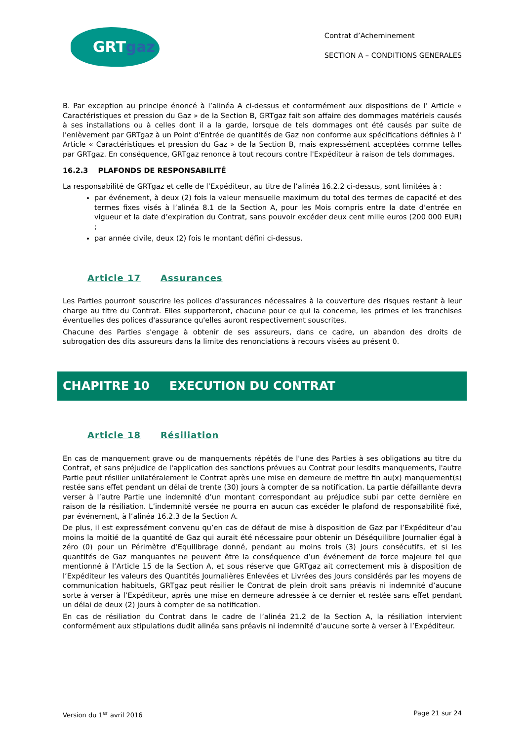GRT gaz
Contrat d’Acheminement
SECTION A – CONDITIONS GENERALES
B. Par exception au principe énoncé à l’alinéa A ci-dessus et conformément aux dispositions de l’ Article « Caractéristiques et pression du Gaz » de la Section B, GRTgaz fait son affaire des dommages matériels causés à ses installations ou à celles dont il a la garde, lorsque de tels dommages ont été causés par suite de l'enlèvement par GRTgaz à un Point d'Entrée de quantités de Gaz non conforme aux spécifications définies à l’ Article « Caractéristiques et pression du Gaz » de la Section B, mais expressément acceptées comme telles par GRTgaz. En conséquence, GRTgaz renonce à tout recours contre l'Expéditeur à raison de tels dommages.
16.2.3 PLAFONDS DE RESPONSABILITÉ
La responsabilité de GRTgaz et celle de l’Expéditeur, au titre de l’alinéa 16.2.2 ci-dessus, sont limitées à :
par événement, à deux (2) fois la valeur mensuelle maximum du total des termes de capacité et des termes fixes visés à l’alinéa 8.1 de la Section A, pour les Mois compris entre la date d’entrée en vigueur et la date d’expiration du Contrat, sans pouvoir excéder deux cent mille euros (200 000 EUR) ;
par année civile, deux (2) fois le montant défini ci-dessus.
Article 17 Assurances
Les Parties pourront souscrire les polices d'assurances nécessaires à la couverture des risques restant à leur charge au titre du Contrat. Elles supporteront, chacune pour ce qui la concerne, les primes et les franchises éventuelles des polices d'assurance qu'elles auront respectivement souscrites.
Chacune des Parties s'engage à obtenir de ses assureurs, dans ce cadre, un abandon des droits de subrogation des dits assureurs dans la limite des renonciations à recours visées au présent 0.
CHAPITRE 10 EXECUTION DU CONTRAT
Article 18 Résiliation
En cas de manquement grave ou de manquements répétés de l'une des Parties à ses obligations au titre du Contrat, et sans préjudice de l'application des sanctions prévues au Contrat pour lesdits manquements, l'autre Partie peut résilier unilatéralement le Contrat après une mise en demeure de mettre fin au(x) manquement(s) restée sans effet pendant un délai de trente (30) jours à compter de sa notification. La partie défaillante devra verser à l’autre Partie une indemnité d’un montant correspondant au préjudice subi par cette dernière en raison de la résiliation. L’indemnité versée ne pourra en aucun cas excéder le plafond de responsabilité fixé, par événement, à l’alinéa 16.2.3 de la Section A.
De plus, il est expressément convenu qu’en cas de défaut de mise à disposition de Gaz par l’Expéditeur d’au moins la moitié de la quantité de Gaz qui aurait été nécessaire pour obtenir un Déséquilibre Journalier égal à zéro (0) pour un Périmètre d’Equilibrage donné, pendant au moins trois (3) jours consécutifs, et si les quantités de Gaz manquantes ne peuvent être la conséquence d’un événement de force majeure tel que mentionné à l’Article 15 de la Section A, et sous réserve que GRTgaz ait correctement mis à disposition de l’Expéditeur les valeurs des Quantités Journalières Enlevées et Livrées des Jours considérés par les moyens de communication habituels, GRTgaz peut résilier le Contrat de plein droit sans préavis ni indemnité d’aucune sorte à verser à l’Expéditeur, après une mise en demeure adressée à ce dernier et restée sans effet pendant un délai de deux (2) jours à compter de sa notification.
En cas de résiliation du Contrat dans le cadre de l’alinéa 21.2 de la Section A, la résiliation intervient conformément aux stipulations dudit alinéa sans préavis ni indemnité d’aucune sorte à verser à l’Expéditeur.
Version du 1<sup>er</sup> avril 2016 Page 21 sur 24